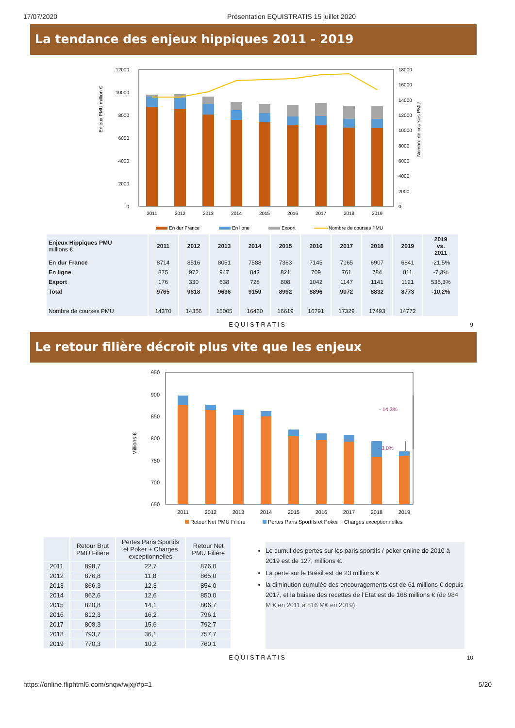17/07/2020 Présentation EQUISTRATIS 15 juillet 2020
La tendance des enjeux hippiques 2011 - 2019
Enjeux PMU million €
12000
10000
8000
6000
4000
2000
0
18000
16000
14000
12000
10000
8000
6000
4000
2000
0
Nombre de courses PMU
2011
2012
2013
2014
2015
2016
2017
2018
2019
En dur France
En ligne
Export
Nombre de courses PMU
| Enjeux Hippiques PMU millions € | 2011 | 2012 | 2013 | 2014 | 2015 | 2016 | 2017 | 2018 | 2019 | 2019 vs. 2011 |
| --- | --- | --- | --- | --- | --- | --- | --- | --- | --- | --- |
| En dur France | 8714 | 8516 | 8051 | 7588 | 7363 | 7145 | 7165 | 6907 | 6841 | -21,5% |
| En ligne | 875 | 972 | 947 | 843 | 821 | 709 | 761 | 784 | 811 | -7,3% |
| Export | 176 | 330 | 638 | 728 | 808 | 1042 | 1147 | 1141 | 1121 | 535,3% |
| Total | 9765 | 9818 | 9636 | 9159 | 8992 | 8896 | 9072 | 8832 | 8773 | -10,2% |
| Nombre de courses PMU | 14370 | 14356 | 15005 | 16460 | 16619 | 16791 | 17329 | 17493 | 14772 | |
EQUISTRATIS
9
Le retour filière décroit plus vite que les enjeux
Millions €
950
900
850
800
750
700
650
- 14,3%
- 3,0%
2011
2012
2013
2014
2015
2016
2017
2018
2019
Retour Net PMU Filière
Pertes Paris Sportifs et Poker + Charges exceptionnelles
| | Retour Brut PMU Filière | Pertes Paris Sportifs et Poker + Charges exceptionnelles | Retour Net PMU Filière |
| --- | --- | --- | --- |
| 2011 | 898,7 | 22,7 | 876,0 |
| 2012 | 876,8 | 11,8 | 865,0 |
| 2013 | 866,3 | 12,3 | 854,0 |
| 2014 | 862,6 | 12,6 | 850,0 |
| 2015 | 820,8 | 14,1 | 806,7 |
| 2016 | 812,3 | 16,2 | 796,1 |
| 2017 | 808,3 | 15,6 | 792,7 |
| 2018 | 793,7 | 36,1 | 757,7 |
| 2019 | 770,3 | 10,2 | 760,1 |
Le cumul des pertes sur les paris sportifs / poker online de 2010 à 2019 est de 127, millions €.
La perte sur le Brésil est de 23 millions €
la diminution cumulée des encouragements est de 61 millions € depuis 2017, et la baisse des recettes de l’Etat est de 168 millions € (de 984 M € en 2011 à 816 M€ en 2019)
EQUISTRATIS
10
https://online.fliphtml5.com/snqw/wjxj/#p=1 5/20